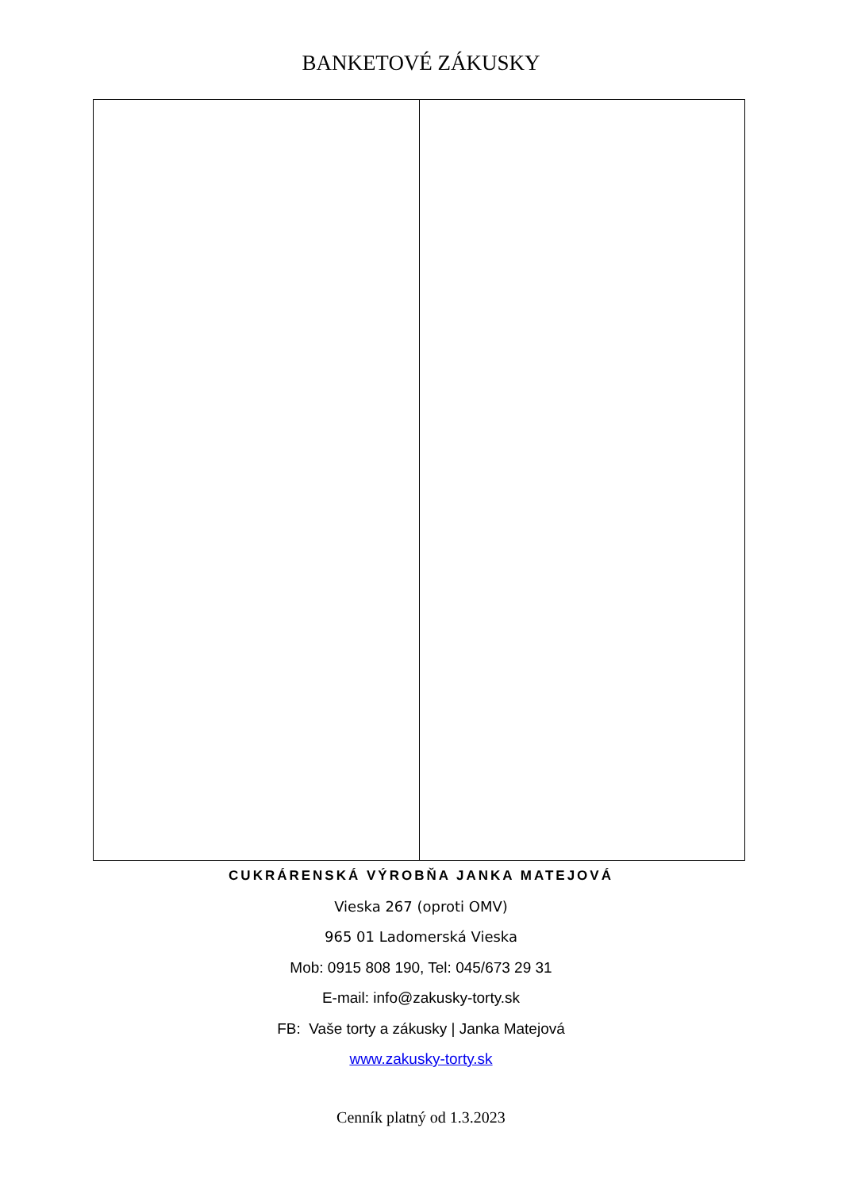BANKETOVÉ ZÁKUSKY
CUKRÁRENSKÁ VÝROBŇA JANKA MATEJOVÁ
Vieska 267 (oproti OMV)
965 01 Ladomerská Vieska
Mob: 0915 808 190, Tel: 045/673 29 31
E-mail: info@zakusky-torty.sk
FB: Vaše torty a zákusky | Janka Matejová
www.zakusky-torty.sk
Cenník platný od 1.3.2023